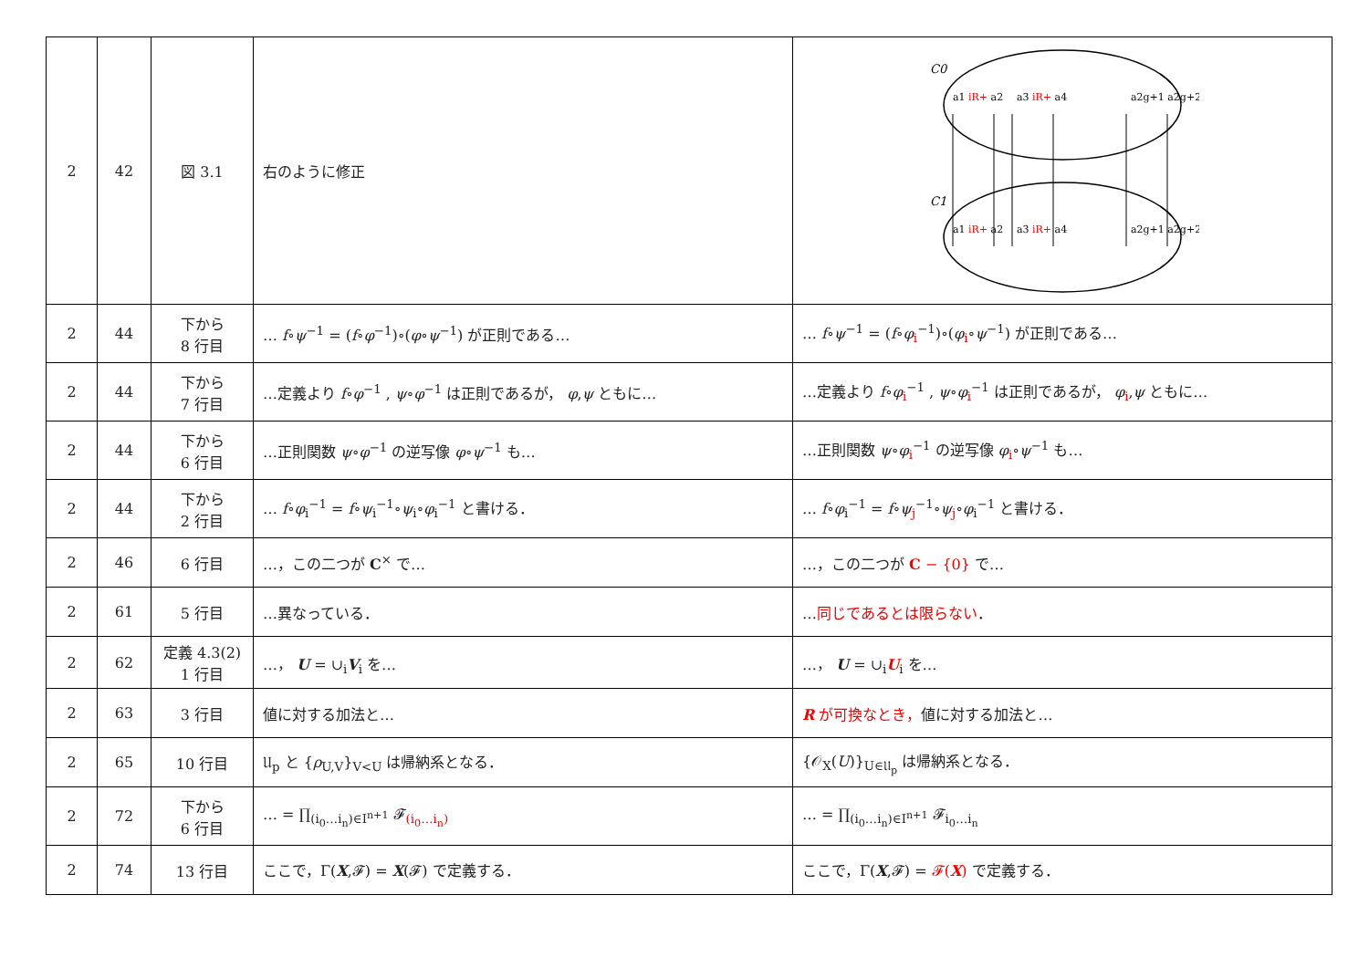| 2 | 42 | 図 3.1 | 右のように修正 | C0 C1 a1 iR+ a2 a3 iR+ a4 a2g+1 a2g+2 a1 iR+ a2 a3 iR+ a4 a2g+1 a2g+2 |
| 2 | 44 | 下から 8 行目 | … f ∘ ψ<sup>−1</sup> = ( f ∘ φ<sup>−1</sup>)∘( φ ∘ ψ<sup>−1</sup>) が正則である… | … f ∘ ψ<sup>−1</sup> = ( f ∘ φ<sub>i</sub><sup>−1</sup>)∘( φ<sub>i</sub>∘ ψ<sup>−1</sup>) が正則である… |
| 2 | 44 | 下から 7 行目 | …定義より f ∘ φ<sup>−1</sup> , ψ ∘ φ<sup>−1</sup> は正則であるが， φ , ψ ともに… | …定義より f ∘ φ<sub>i</sub><sup>−1</sup> , ψ ∘ φ<sub>i</sub><sup>−1</sup> は正則であるが， φ<sub>i</sub>, ψ ともに… |
| 2 | 44 | 下から 6 行目 | …正則関数 ψ ∘ φ<sup>−1</sup> の逆写像 φ ∘ ψ<sup>−1</sup> も… | …正則関数 ψ ∘ φ<sub>i</sub><sup>−1</sup> の逆写像 φ<sub>i</sub>∘ ψ<sup>−1</sup> も… |
| 2 | 44 | 下から 2 行目 | … f ∘ φ<sub>i</sub><sup>−1</sup> = f ∘ ψ<sub>i</sub><sup>−1</sup>∘ ψ<sub>i</sub>∘ φ<sub>i</sub><sup>−1</sup> と書ける． | … f ∘ φ<sub>i</sub><sup>−1</sup> = f ∘ ψ<sub>j</sub><sup>−1</sup>∘ ψ<sub>j</sub>∘ φ<sub>i</sub><sup>−1</sup> と書ける． |
| 2 | 46 | 6 行目 | …，この二つが C<sup>×</sup> で… | …，この二つが C − {0} で… |
| 2 | 61 | 5 行目 | …異なっている． | … 同じであるとは限らない ． |
| 2 | 62 | 定義 4.3(2) 1 行目 | …， U = ∪<sub>i</sub> V<sub>i</sub> を… | …， U = ∪<sub>i</sub> U<sub>i</sub> を… |
| 2 | 63 | 3 行目 | 値に対する加法と… | R が可換なとき， 値に対する加法と… |
| 2 | 65 | 10 行目 | 𝔘<sub>p</sub> と { ρ<sub>U,V</sub>}<sub>V<U</sub> は帰納系となる． | {𝒪<sub>X</sub>( U )}<sub>U∈𝔘<sub>p</sub></sub> は帰納系となる． |
| 2 | 72 | 下から 6 行目 | … = ∏<sub>(i<sub>0</sub>…i<sub>n</sub>)∈I<sup>n+1</sup></sub> 𝓕<sub>(i<sub>0</sub>…i<sub>n</sub>)</sub> | … = ∏<sub>(i<sub>0</sub>…i<sub>n</sub>)∈I<sup>n+1</sup></sub> 𝓕<sub>i<sub>0</sub>…i<sub>n</sub></sub> |
| 2 | 74 | 13 行目 | ここで，Γ( X ,𝓕) = X (𝓕) で定義する． | ここで，Γ( X ,𝓕) = 𝓕( X ) で定義する． |